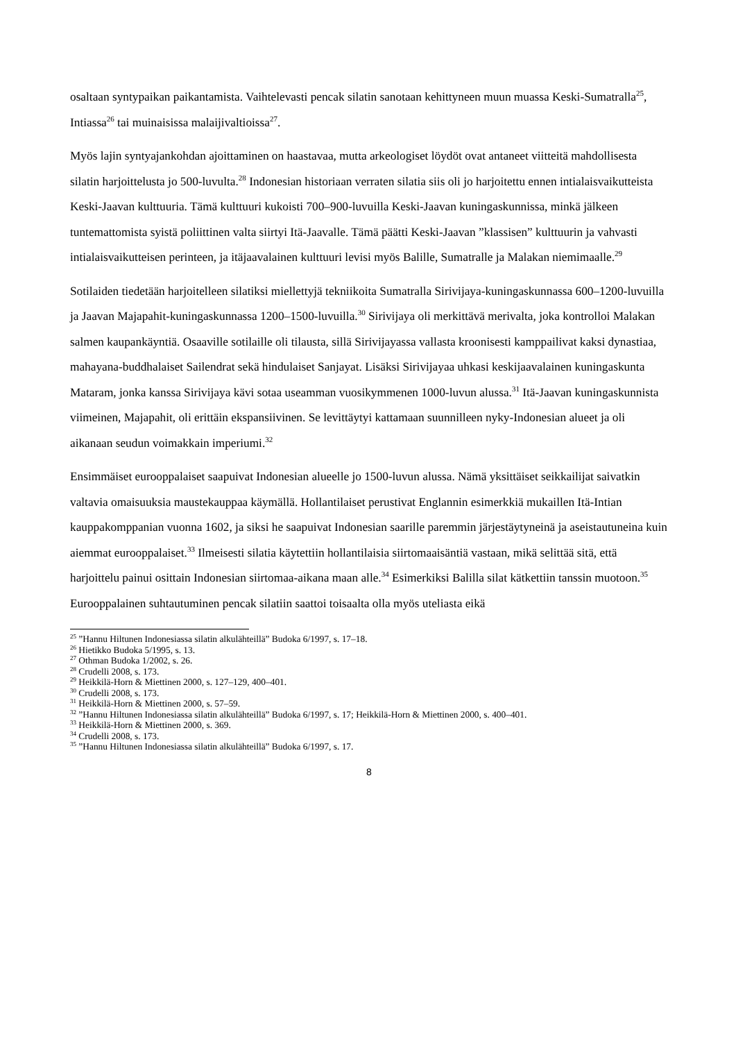osaltaan syntypaikan paikantamista. Vaihtelevasti pencak silatin sanotaan kehittyneen muun muassa Keski-Sumatralla<sup>25</sup>, Intiassa<sup>26</sup> tai muinaisissa malaijivaltioissa<sup>27</sup>.
Myös lajin syntyajankohdan ajoittaminen on haastavaa, mutta arkeologiset löydöt ovat antaneet viitteitä mahdollisesta silatin harjoittelusta jo 500-luvulta.<sup>28</sup> Indonesian historiaan verraten silatia siis oli jo harjoitettu ennen intialaisvaikutteista Keski-Jaavan kulttuuria. Tämä kulttuuri kukoisti 700–900-luvuilla Keski-Jaavan kuningaskunnissa, minkä jälkeen tuntemattomista syistä poliittinen valta siirtyi Itä-Jaavalle. Tämä päätti Keski-Jaavan ”klassisen” kulttuurin ja vahvasti intialaisvaikutteisen perinteen, ja itäjaavalainen kulttuuri levisi myös Balille, Sumatralle ja Malakan niemimaalle.<sup>29</sup>
Sotilaiden tiedetään harjoitelleen silatiksi miellettyjä tekniikoita Sumatralla Sirivijaya-kuningaskunnassa 600–1200-luvuilla ja Jaavan Majapahit-kuningaskunnassa 1200–1500-luvuilla.<sup>30</sup> Sirivijaya oli merkittävä merivalta, joka kontrolloi Malakan salmen kaupankäyntiä. Osaaville sotilaille oli tilausta, sillä Sirivijayassa vallasta kroonisesti kamppailivat kaksi dynastiaa, mahayana-buddhalaiset Sailendrat sekä hindulaiset Sanjayat. Lisäksi Sirivijayaa uhkasi keskijaavalainen kuningaskunta Mataram, jonka kanssa Sirivijaya kävi sotaa useamman vuosikymmenen 1000-luvun alussa.<sup>31</sup> Itä-Jaavan kuningaskunnista viimeinen, Majapahit, oli erittäin ekspansiivinen. Se levittäytyi kattamaan suunnilleen nyky-Indonesian alueet ja oli aikanaan seudun voimakkain imperiumi.<sup>32</sup>
Ensimmäiset eurooppalaiset saapuivat Indonesian alueelle jo 1500-luvun alussa. Nämä yksittäiset seikkailijat saivatkin valtavia omaisuuksia maustekauppaa käymällä. Hollantilaiset perustivat Englannin esimerkkiä mukaillen Itä-Intian kauppakomppanian vuonna 1602, ja siksi he saapuivat Indonesian saarille paremmin järjestäytyneinä ja aseistautuneina kuin aiemmat eurooppalaiset.<sup>33</sup> Ilmeisesti silatia käytettiin hollantilaisia siirtomaaisäntiä vastaan, mikä selittää sitä, että harjoittelu painui osittain Indonesian siirtomaa-aikana maan alle.<sup>34</sup> Esimerkiksi Balilla silat kätkettiin tanssin muotoon.<sup>35</sup> Eurooppalainen suhtautuminen pencak silatiin saattoi toisaalta olla myös uteliasta eikä
<sup>25</sup> ”Hannu Hiltunen Indonesiassa silatin alkulähteillä” Budoka 6/1997, s. 17–18.
<sup>26</sup> Hietikko Budoka 5/1995, s. 13.
<sup>27</sup> Othman Budoka 1/2002, s. 26.
<sup>28</sup> Crudelli 2008, s. 173.
<sup>29</sup> Heikkilä-Horn & Miettinen 2000, s. 127–129, 400–401.
<sup>30</sup> Crudelli 2008, s. 173.
<sup>31</sup> Heikkilä-Horn & Miettinen 2000, s. 57–59.
<sup>32</sup> ”Hannu Hiltunen Indonesiassa silatin alkulähteillä” Budoka 6/1997, s. 17; Heikkilä-Horn & Miettinen 2000, s. 400–401.
<sup>33</sup> Heikkilä-Horn & Miettinen 2000, s. 369.
<sup>34</sup> Crudelli 2008, s. 173.
<sup>35</sup> ”Hannu Hiltunen Indonesiassa silatin alkulähteillä” Budoka 6/1997, s. 17.
8